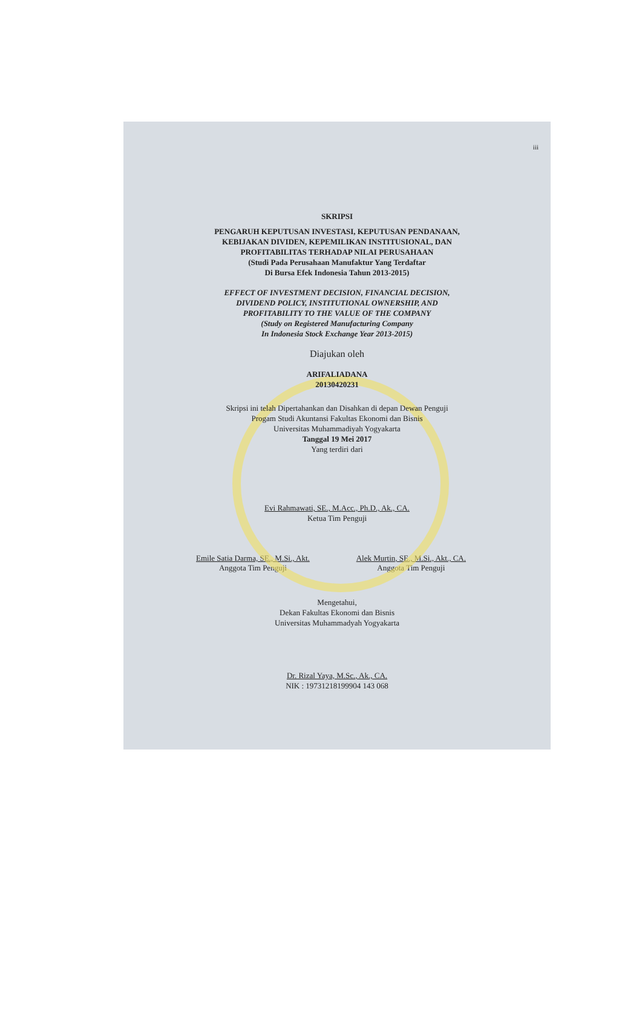iii
SKRIPSI
PENGARUH KEPUTUSAN INVESTASI, KEPUTUSAN PENDANAAN,
KEBIJAKAN DIVIDEN, KEPEMILIKAN INSTITUSIONAL, DAN
PROFITABILITAS TERHADAP NILAI PERUSAHAAN
(Studi Pada Perusahaan Manufaktur Yang Terdaftar
Di Bursa Efek Indonesia Tahun 2013-2015)
EFFECT OF INVESTMENT DECISION, FINANCIAL DECISION,
DIVIDEND POLICY, INSTITUTIONAL OWNERSHIP, AND
PROFITABILITY TO THE VALUE OF THE COMPANY
(Study on Registered Manufacturing Company
In Indonesia Stock Exchange Year 2013-2015)
Diajukan oleh
ARIFALIADANA
20130420231
Skripsi ini telah Dipertahankan dan Disahkan di depan Dewan Penguji
Progam Studi Akuntansi Fakultas Ekonomi dan Bisnis
Universitas Muhammadiyah Yogyakarta
Tanggal 19 Mei 2017
Yang terdiri dari
Evi Rahmawati, SE., M.Acc., Ph.D., Ak., CA.
Ketua Tim Penguji
Emile Satia Darma, SE., M.Si., Akt.
Anggota Tim Penguji
Alek Murtin, SE., M.Si., Akt., CA.
Anggota Tim Penguji
Mengetahui,
Dekan Fakultas Ekonomi dan Bisnis
Universitas Muhammadyah Yogyakarta
Dr. Rizal Yaya, M.Sc., Ak., CA.
NIK : 19731218199904 143 068